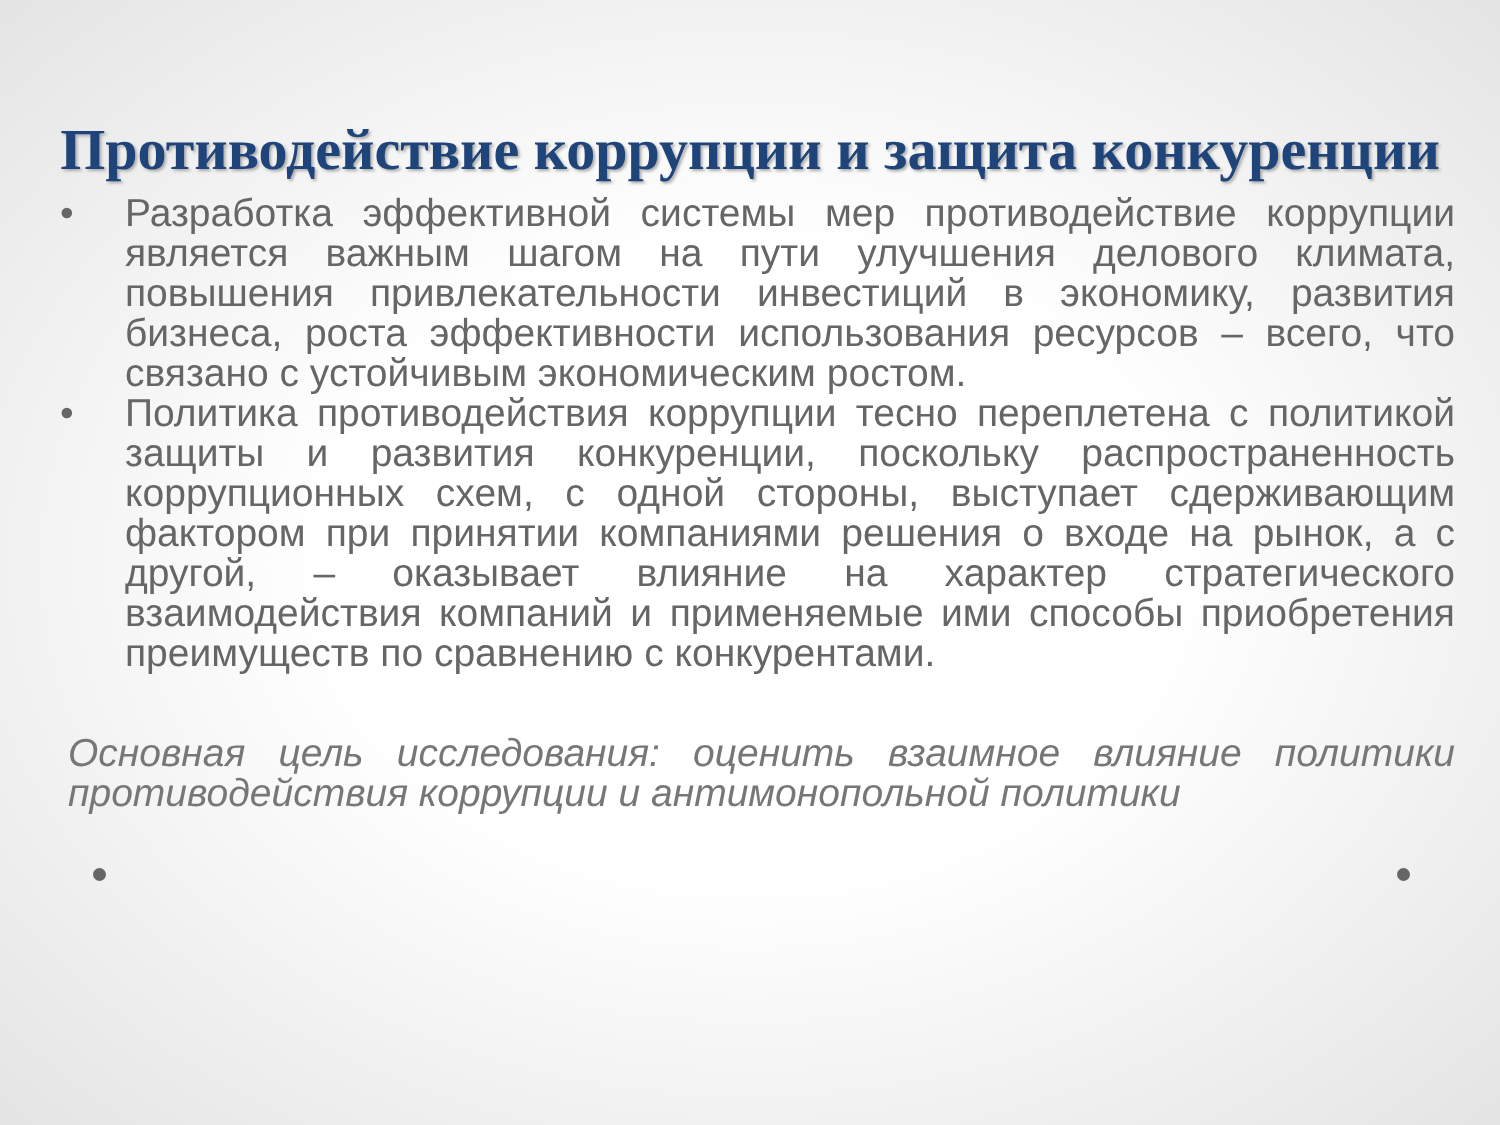Противодействие коррупции и защита конкуренции
• Разработка эффективной системы мер противодействие коррупции является важным шагом на пути улучшения делового климата, повышения привлекательности инвестиций в экономику, развития бизнеса, роста эффективности использования ресурсов – всего, что связано с устойчивым экономическим ростом.
• Политика противодействия коррупции тесно переплетена с политикой защиты и развития конкуренции, поскольку распространенность коррупционных схем, с одной стороны, выступает сдерживающим фактором при принятии компаниями решения о входе на рынок, а с другой, – оказывает влияние на характер стратегического взаимодействия компаний и применяемые ими способы приобретения преимуществ по сравнению с конкурентами.
Основная цель исследования: оценить взаимное влияние политики противодействия коррупции и антимонопольной политики